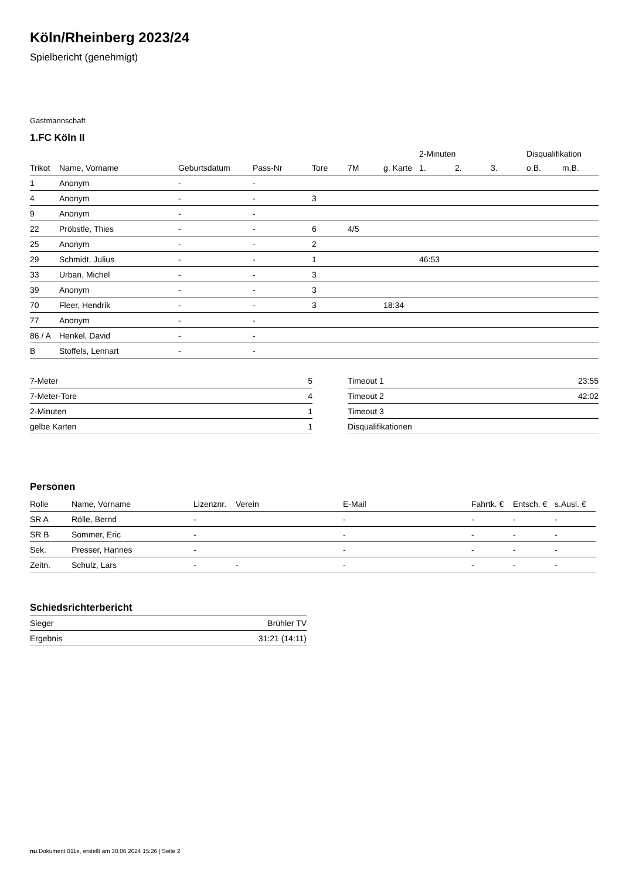Köln/Rheinberg 2023/24
Spielbericht (genehmigt)
Gastmannschaft
1.FC Köln II
| | | | | | | | 2-Minuten | | | Disqualifikation | |
| --- | --- | --- | --- | --- | --- | --- | --- | --- | --- | --- | --- |
| Trikot | Name, Vorname | Geburtsdatum | Pass-Nr | Tore | 7M | g. Karte | 1. | 2. | 3. | o.B. | m.B. |
| 1 | Anonym | - | - | | | | | | | | |
| 4 | Anonym | - | - | 3 | | | | | | | |
| 9 | Anonym | - | - | | | | | | | | |
| 22 | Pröbstle, Thies | - | - | 6 | 4/5 | | | | | | |
| 25 | Anonym | - | - | 2 | | | | | | | |
| 29 | Schmidt, Julius | - | - | 1 | | | 46:53 | | | | |
| 33 | Urban, Michel | - | - | 3 | | | | | | | |
| 39 | Anonym | - | - | 3 | | | | | | | |
| 70 | Fleer, Hendrik | - | - | 3 | | 18:34 | | | | | |
| 77 | Anonym | - | - | | | | | | | | |
| 86 / A | Henkel, David | - | - | | | | | | | | |
| B | Stoffels, Lennart | - | - | | | | | | | | |
| 7-Meter | 5 |
| 7-Meter-Tore | 4 |
| 2-Minuten | 1 |
| gelbe Karten | 1 |
| Timeout 1 | 23:55 |
| Timeout 2 | 42:02 |
| Timeout 3 | |
| Disqualifikationen | |
Personen
| Rolle | Name, Vorname | Lizenznr. | Verein | E-Mail | Fahrtk. € | Entsch. € | s.Ausl. € |
| --- | --- | --- | --- | --- | --- | --- | --- |
| SR A | Rölle, Bernd | - | | - | - | - | - |
| SR B | Sommer, Eric | - | | - | - | - | - |
| Sek. | Presser, Hannes | - | | - | - | - | - |
| Zeitn. | Schulz, Lars | - | - | - | - | - | - |
Schiedsrichterbericht
| Sieger | Brühler TV |
| Ergebnis | 31:21 (14:11) |
nu.Dokument 011e, erstellt am 30.06.2024 15:26 | Seite 2